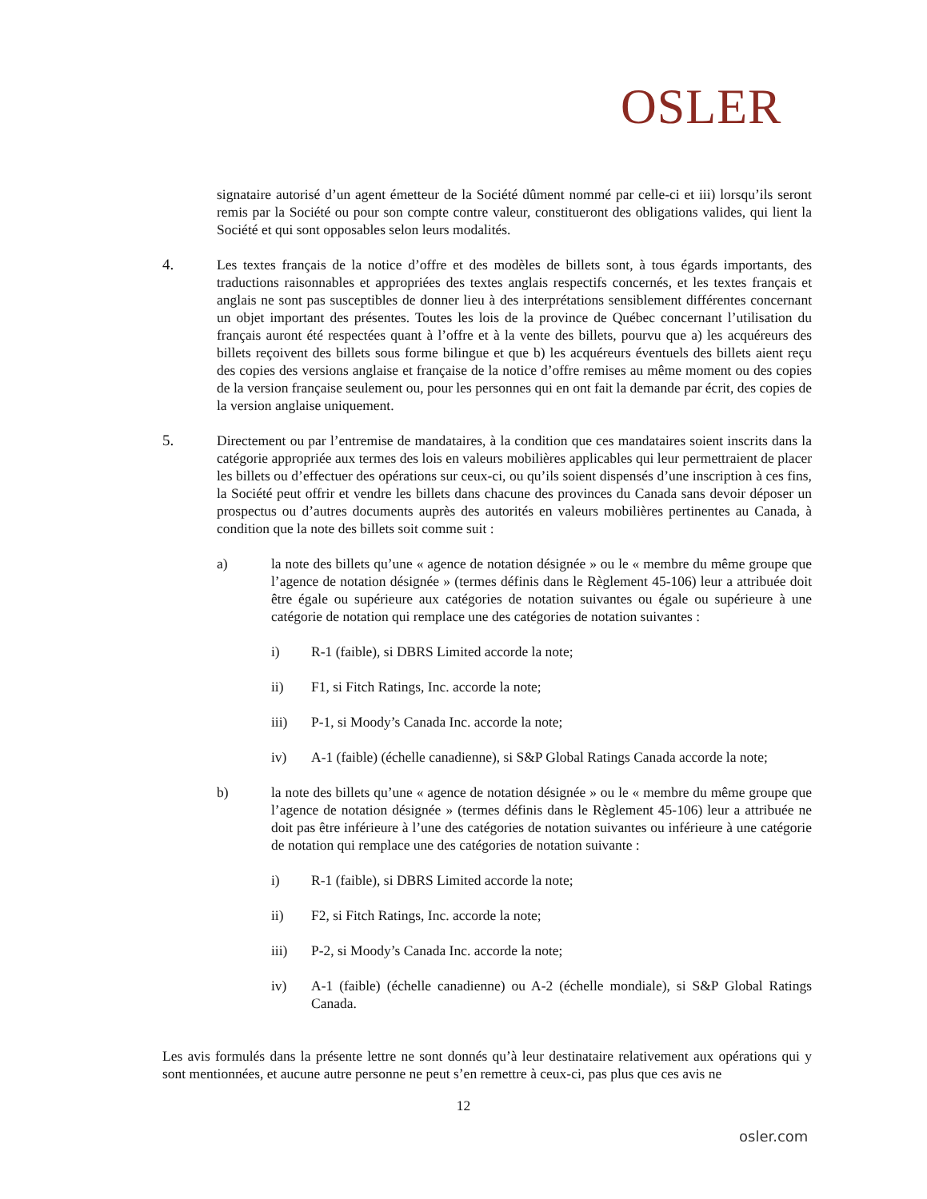OSLER
signataire autorisé d’un agent émetteur de la Société dûment nommé par celle-ci et iii) lorsqu’ils seront remis par la Société ou pour son compte contre valeur, constitueront des obligations valides, qui lient la Société et qui sont opposables selon leurs modalités.
4. Les textes français de la notice d’offre et des modèles de billets sont, à tous égards importants, des traductions raisonnables et appropriées des textes anglais respectifs concernés, et les textes français et anglais ne sont pas susceptibles de donner lieu à des interprétations sensiblement différentes concernant un objet important des présentes. Toutes les lois de la province de Québec concernant l’utilisation du français auront été respectées quant à l’offre et à la vente des billets, pourvu que a) les acquéreurs des billets reçoivent des billets sous forme bilingue et que b) les acquéreurs éventuels des billets aient reçu des copies des versions anglaise et française de la notice d’offre remises au même moment ou des copies de la version française seulement ou, pour les personnes qui en ont fait la demande par écrit, des copies de la version anglaise uniquement.
5. Directement ou par l’entremise de mandataires, à la condition que ces mandataires soient inscrits dans la catégorie appropriée aux termes des lois en valeurs mobilières applicables qui leur permettraient de placer les billets ou d’effectuer des opérations sur ceux-ci, ou qu’ils soient dispensés d’une inscription à ces fins, la Société peut offrir et vendre les billets dans chacune des provinces du Canada sans devoir déposer un prospectus ou d’autres documents auprès des autorités en valeurs mobilières pertinentes au Canada, à condition que la note des billets soit comme suit :
a) la note des billets qu’une « agence de notation désignée » ou le « membre du même groupe que l’agence de notation désignée » (termes définis dans le Règlement 45-106) leur a attribuée doit être égale ou supérieure aux catégories de notation suivantes ou égale ou supérieure à une catégorie de notation qui remplace une des catégories de notation suivantes :
i) R-1 (faible), si DBRS Limited accorde la note;
ii) F1, si Fitch Ratings, Inc. accorde la note;
iii) P-1, si Moody’s Canada Inc. accorde la note;
iv) A-1 (faible) (échelle canadienne), si S&P Global Ratings Canada accorde la note;
b) la note des billets qu’une « agence de notation désignée » ou le « membre du même groupe que l’agence de notation désignée » (termes définis dans le Règlement 45-106) leur a attribuée ne doit pas être inférieure à l’une des catégories de notation suivantes ou inférieure à une catégorie de notation qui remplace une des catégories de notation suivante :
i) R-1 (faible), si DBRS Limited accorde la note;
ii) F2, si Fitch Ratings, Inc. accorde la note;
iii) P-2, si Moody’s Canada Inc. accorde la note;
iv) A-1 (faible) (échelle canadienne) ou A-2 (échelle mondiale), si S&P Global Ratings Canada.
Les avis formulés dans la présente lettre ne sont donnés qu’à leur destinataire relativement aux opérations qui y sont mentionnées, et aucune autre personne ne peut s’en remettre à ceux-ci, pas plus que ces avis ne
12
osler.com